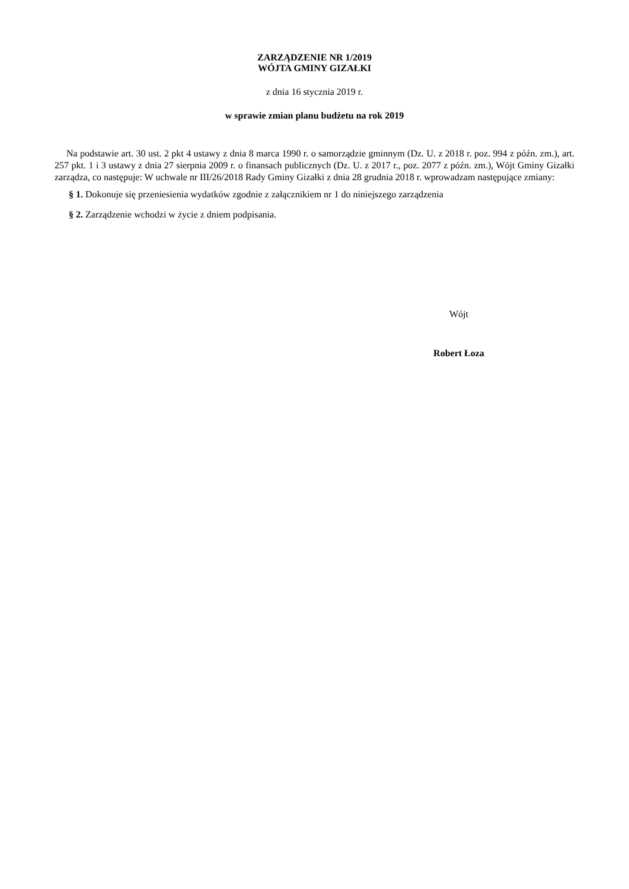ZARZĄDZENIE NR 1/2019
WÓJTA GMINY GIZAŁKI
z dnia 16 stycznia 2019 r.
w sprawie zmian planu budżetu na rok 2019
Na podstawie art. 30 ust. 2 pkt 4 ustawy z dnia 8 marca 1990 r. o samorządzie gminnym (Dz. U. z 2018 r. poz. 994 z późn. zm.), art. 257 pkt. 1 i 3 ustawy z dnia 27 sierpnia 2009 r. o finansach publicznych (Dz. U. z 2017 r., poz. 2077 z późn. zm.), Wójt Gminy Gizałki zarządza, co następuje: W uchwale nr III/26/2018 Rady Gminy Gizałki z dnia 28 grudnia 2018 r. wprowadzam następujące zmiany:
§ 1. Dokonuje się przeniesienia wydatków zgodnie z załącznikiem nr 1 do niniejszego zarządzenia
§ 2. Zarządzenie wchodzi w życie z dniem podpisania.
Wójt
Robert Łoza